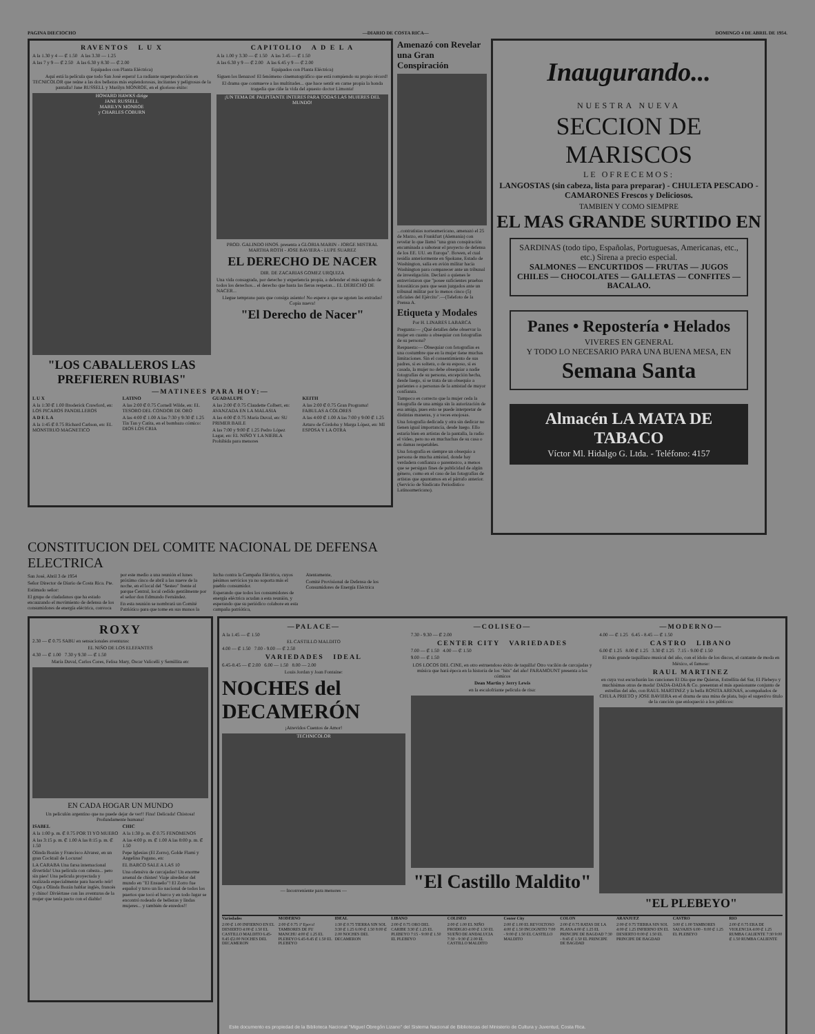PAGINA DIECIOCHO —DIARIO DE COSTA RICA— DOMINGO 4 DE ABRIL DE 1954.
RAVENTOS L U X
A la 1.30 y 4 — ₡ 1.50 A las 3.30 — 1.25
A las 7 y 9 — ₡ 2.50 A las 6.30 y 8.30 — ₡ 2.00
Equipados con Planta Eléctrica)
Aquí está la película que todo San José espera! La radiante superproducción en TECNICOLOR que reúne a las dos bellezas más esplendorosas, incitantes y peligrosas de la pantalla! Jane RUSSELL y Marilyn MONROE, en el glorioso éxito:
HOWARD HAWKS dirige
JANE RUSSELL
MARILYN MONROE
y CHARLES COBURN
"LOS CABALLEROS LAS PREFIEREN RUBIAS"
CAPITOLIO A D E L A
A la 1.00 y 3.30 — ₡ 1.50 A las 3.45 — ₡ 1.50
A las 6.30 y 9 — ₡ 2.00 A las 6.45 y 9 — ₡ 2.00
Equipados con Planta Eléctrica)
Siguen los llenazos! El fenómeno cinematográfico que está rompiendo su propio récord!
El drama que conmueve a las multitudes... que hace sentir en carne propia la honda tragedia que ciñe la vida del apuesto doctor Limonta!
¡UN TEMA DE PALPITANTE INTERES PARA TODAS LAS MUJERES DEL MUNDO!
PROD. GALINDO HNOS. presenta a GLORIA MARIN - JORGE MISTRAL
MARTHA ROTH - JOSE BAVIERA - LUPE SUAREZ
EL DERECHO DE NACER
DIR. DE ZACARIAS GOMEZ URQUIZA
Una vida consagrada, por derecho y experiencia propia, a defender el más sagrado de todos los derechos... el derecho que hasta las fieras respetan... EL DERECHO DE NACER...
Llegue temprano para que consiga asiento! No espere a que se agoten las entradas! Copia nueva!
"El Derecho de Nacer"
—MATINEES PARA HOY:—
L U X
A la 1:30 ₡ 1.00 Broderick Crawford, en: LOS PICAROS PANDILLEROS
A D E L A
A la 1:45 ₡ 0.75 Richard Carlson, en: EL MONSTRUO MAGNETICO
LATINO
A las 2:00 ₡ 0.75 Cornell Wilde, en: EL TESORO DEL CONDOR DE ORO
A las 4:00 ₡ 1.00 A las 7:30 y 9:30 ₡ 1.25 Tin Tan y Catita, en el bombazo cómico: DIOS LOS CRIA
GUADALUPE
A las 2:00 ₡ 0.75 Claudette Colbert, en: AVANZADA EN LA MALASIA
A las 4:00 ₡ 0.75 María Duval, en: SU PRIMER BAILE
A las 7:00 y 9:00 ₡ 1.25 Pedro López Lagar, en: EL NIÑO Y LA NIEBLA Prohibida para menores
KEITH
A las 2:00 ₡ 0.75 Gran Programa! FABULAS A COLORES
A las 4:00 ₡ 1.00 A las 7:00 y 9:00 ₡ 1.25
Arturo de Córdoba y Marga López, en: MI ESPOSA Y LA OTRA
Amenazó con Revelar una Gran Conspiración
...contratistas norteamericano, amenazó el 25 de Marzo, en Frankfurt (Alemania) con revelar lo que llamó "una gran conspiración encaminada a sabotear el proyecto de defensa de los EE. UU. en Europa". Bowen, el cual residía anteriormente en Spokane, Estado de Washington, salía en avión militar hacia Washington para comparecer ante un tribunal de investigación. Declaró a quienes le entrevistaron que "posee suficientes pruebas fotostáticas para que sean juzgados ante un tribunal militar por lo menos cinco (5) oficiales del Ejército".—(Telefoto de la Prensa A.
Etiqueta y Modales
Por H. LINARES LABARCA
Pregunta:— ¿Qué detalles debe observar la mujer en cuanto a obsequiar con fotografías de su persona?
Respuesta:— Obsequiar con fotografías es una costumbre que en la mujer tiene muchas limitaciones. Sin el consentimiento de sus padres, si es soltera, o de su esposo, si es casada, la mujer no debe obsequiar a nadie fotografías de su persona, excepción hecha, desde luego, si se trata de un obsequio a parientes o a personas de la amistad de mayor confianza.
Tampoco es correcto que la mujer ceda la fotografía de una amiga sin la autorización de esa amiga, pues esto se puede interpretar de distintas maneras, y a veces enojosas.
Una fotografía dedicada y otra sin dedicar no tienen igual importancia, desde luego. Ello estaría bien en artistas de la pantalla, la radio el video, pero no en muchachas de su casa o en damas respetables.
Una fotografía es siempre un obsequio a persona de mucha amistad, donde hay verdadera confianza o parentezco, a menos que se persigan fines de publicidad de algún género, como en el caso de las fotografías de artistas que apuntamos en el párrafo anterior. (Servicio de Sindicato Periodístico Latinoamericano).
Inaugurando...
NUESTRA NUEVA
SECCION DE MARISCOS
LE OFRECEMOS:
LANGOSTAS (sin cabeza, lista para preparar) - CHULETA PESCADO - CAMARONES Frescos y Deliciosos.
TAMBIEN Y COMO SIEMPRE
EL MAS GRANDE SURTIDO EN
SARDINAS (todo tipo, Españolas, Portuguesas, Americanas, etc., etc.) Sirena a precio especial.
SALMONES — ENCURTIDOS — FRUTAS — JUGOS CHILES — CHOCOLATES — GALLETAS — CONFITES — BACALAO.
Panes • Repostería • Helados
VIVERES EN GENERAL
Y TODO LO NECESARIO PARA UNA BUENA MESA, EN
Semana Santa
Almacén LA MATA DE TABACO
Víctor Ml. Hidalgo G. Ltda. - Teléfono: 4157
CONSTITUCION DEL COMITE NACIONAL DE DEFENSA ELECTRICA
San José, Abril 3 de 1954
Señor Director de Diario de Costa Rica. Pte.
Estimado señor:
El grupo de ciudadanos que ha estado encauzando el movimiento de defensa de los consumidores de energía eléctrica, convoca por este medio a una reunión el lunes próximo cinco de abril a las nueve de la noche, en el local del "Sesteo" frente al parque Central, local cedido gentilmente por el señor don Edmundo Fernández.
En esta reunión se nombrará un Comité Patriótico para que tome en sus manos la lucha contra la Campaña Eléctrica, cuyos pésimos servicios ya no soporta más el pueblo consumidor.
Esperando que todos los consumidores de energía eléctrica acudan a esta reunión, y esperando que su periódico colabore en esta campaña patriótica,
Atentamente,
Comité Provisional de Defensa de los Consumidores de Energía Eléctrica
ROXY
2.30 — ₡ 0.75 SABU en sensacionales aventuras:
EL NIÑO DE LOS ELEFANTES
4.30 — ₡ 1.00 7.30 y 9.30 — ₡ 1.50
María Duval, Carlos Cores, Felisa Mary, Oscar Valicelli y Semillita en:
EN CADA HOGAR UN MUNDO
Un peliculón argentino que no puede dejar de ver!! Fina! Delicada! Chistosa! Profundamente humana!
ISABEL
A la 1:00 p. m. ₡ 0.75 POR TI YO MUERO
A las 3:15 p. m. ₡ 1.00 A las 8:15 p. m. ₡ 1.50
Olinda Bozán y Francisco Alvarez, en un gran Cocktail de Locuras!
LA CARABA Una farsa internacional divertida! Una película con cabeza... pero sin pies! Una película proyectada y realizada especialmente para hacerlo reír! Oiga a Olinda Bozán hablar inglés, francés y chino! Diviértase con las aventuras de la mujer que tenía pacto con el diablo!
CHIC
A la 1:30 p. m. ₡ 0.75 FENOMENOS
A las 4:00 p. m. ₡ 1.00 A las 8:00 p. m. ₡ 1.50
Pepe Iglesias (El Zorro), Golde Flami y Angelina Pagano, en:
EL BARCO SALE A LAS 10
Una ofensiva de carcajadas! Un enorme arsenal de chistes! Viaje alrededor del mundo en "El Ensueño"! El Zorro fue español y tuvo un lío nacional de todos los puertos que tocó el barco y en todo lugar se encontró rodeado de bellezas y lindas mujeres... y también de enredos!!
—PALACE—
A la 1.45 — ₡ 1.50
EL CASTILLO MALDITO
4.00 — ₡ 1.50 7.00 - 9.00 — ₡ 2.50
VARIEDADES IDEAL
6.45-8.45 — ₡ 2.00 6.00 — 1.50 8.00 — 2.00
Louis Jordan y Joan Fontaine:
NOCHES del DECAMERÓN
¡Atrevidos Cuentos de Amor!
TECHNICOLOR
— Inconveniente para menores —
—COLISEO—
7.30 - 9.30 — ₡ 2.00
CENTER CITY VARIEDADES
7.00 — ₡ 1.50 4.00 — ₡ 1.50
9.00 — ₡ 1.50
LOS LOCOS DEL CINE, en otro estruendoso éxito de taquilla! Otro vacilón de carcajadas y música que hará época en la historia de los "hits" del año! PARAMOUNT presenta a los cómicos
Dean Martin y Jerry Lewis
en la escalofriante película de risa:
"El Castillo Maldito"
—MODERNO—
4.00 — ₡ 1.25 6.45 - 8.45 — ₡ 1.50
CASTRO LIBANO
6.00 ₡ 1.25 8.00 ₡ 1.25 3.30 ₡ 1.25 7.15 - 9.00 ₡ 1.50
El más grande taquillazo musical del año, con el ídolo de los discos, el cantante de moda en México, el famoso:
RAUL MARTINEZ
en cuya voz escucharán las canciones El Día que me Quieras, Estrellita del Sur, El Plebeyo y muchísimas otras de moda! DADA-DADA & Co. presentan el más apasionante conjunto de estrellas del año, con RAUL MARTINEZ y la bella ROSITA ARENAS, acompañados de CHULA PRIETO y JOSE BAVIERA en el drama de una mina de plata, bajo el sugestivo título de la canción que enloqueció a los públicos:
"EL PLEBEYO"
Variedades
2:00 ₡ 1.00 INFIERNO EN EL DESIERTO 4:00 ₡ 1.50 EL CASTILLO MALDITO 6.45-8.45 ₡2.00 NOCHES DEL DECAMERON
MODERNO
2:00 ₡ 0.75 1ª Epoca! TAMBORES DE FU MANCHU 4:00 ₡ 1.25 EL PLEBEYO 6.45-8.45 ₡ 1.50 EL PLEBEYO
IDEAL
1:30 ₡ 0.75 TIERRA SIN SOL 3:30 ₡ 1.25 6:00 ₡ 1.50 8:00 ₡ 2.00 NOCHES DEL DECAMERON
LIBANO
2:00 ₡ 0.75 ORO DEL CARIBE 3:30 ₡ 1.25 EL PLEBEYO 7:15 - 9:00 ₡ 1.50 EL PLEBEYO
COLISEO
2:00 ₡ 1.00 EL NIÑO PRODIGIO 4:00 ₡ 1.50 EL SUEÑO DE ANDALUCIA 7:30 - 9:30 ₡ 2.00 EL CASTILLO MALDITO
Center City
2:00 ₡ 1.00 EL REVOLTOSO 4:00 ₡ 1.50 INCOGNITO 7:00 - 9:00 ₡ 1.50 EL CASTILLO MALDITO
COLON
2:00 ₡ 0.75 RATAS DE LA PLAYA 4:00 ₡ 1.25 EL PRINCIPE DE BAGDAD 7:30 - 8:45 ₡ 1.50 EL PRINCIPE DE BAGDAD
ARANJUEZ
2:00 ₡ 0.75 TIERRA SIN SOL 4:00 ₡ 1.25 INFIERNO EN EL DESIERTO 8:00 ₡ 1.50 EL PRINCIPE DE BAGDAD
CASTRO
3:00 ₡ 1.00 TAMBORES SALVAJES 6:00 - 8:00 ₡ 1.25 EL PLEBEYO
RIO
2:00 ₡ 0.75 ERA DE VIOLENCIA 4:00 ₡ 1.25 RUMBA CALIENTE 7:30 9:00 ₡ 1.50 RUMBA CALIENTE
Este documento es propiedad de la Biblioteca Nacional "Miguel Obregón Lizano" del Sistema Nacional de Bibliotecas del Ministerio de Cultura y Juventud, Costa Rica.